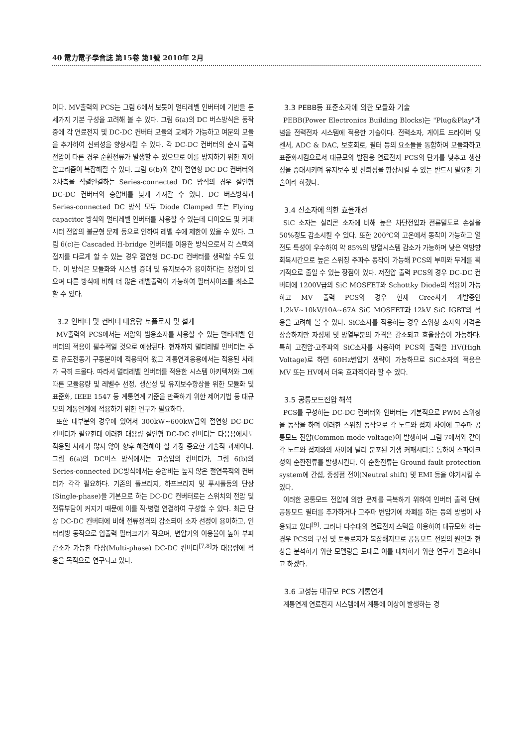40 電力電子學會誌 第15卷 第1號 2010年 2月
이다. MV출력의 PCS는 그림 6에서 보듯이 멀티레벨 인버터에 기반을 둔 세가지 기본 구성을 고려해 볼 수 있다. 그림 6(a)의 DC 버스방식은 동작 중에 각 연료전지 및 DC-DC 컨버터 모듈의 교체가 가능하고 여분의 모듈을 추가하여 신뢰성을 향상시킬 수 있다. 각 DC-DC 컨버터의 순시 출력전압이 다른 경우 순환전류가 발생할 수 있으므로 이를 방지하기 위한 제어 알고리즘이 복잡해질 수 있다. 그림 6(b)와 같이 절연형 DC-DC 컨버터의 2차측을 직렬연결하는 Series-connected DC 방식의 경우 절연형 DC-DC 컨버터의 승압비를 낮게 가져갈 수 있다. DC 버스방식과 Series-connected DC 방식 모두 Diode Clamped 또는 Flying capacitor 방식의 멀티레벨 인버터를 사용할 수 있는데 다이오드 및 커패시터 전압의 불균형 문제 등으로 인하여 레벨 수에 제한이 있을 수 있다. 그림 6(c)는 Cascaded H-bridge 인버터를 이용한 방식으로서 각 스택의 접지를 다르게 할 수 있는 경우 절연형 DC-DC 컨버터를 생략할 수도 있다. 이 방식은 모듈화와 시스템 증대 및 유지보수가 용이하다는 장점이 있으며 다른 방식에 비해 더 많은 레벨출력이 가능하여 필터사이즈를 최소로 할 수 있다.
3.2 인버터 및 컨버터 대용량 토폴로지 및 설계
MV출력의 PCS에서는 저압의 범용소자를 사용할 수 있는 멀티레벨 인버터의 적용이 필수적일 것으로 예상된다. 현재까지 멀티레벨 인버터는 주로 유도전동기 구동분야에 적용되어 왔고 계통연계응용에서는 적용된 사례가 극히 드물다. 따라서 멀티레벨 인버터를 적용한 시스템 아키텍쳐와 그에 따른 모듈용량 및 레벨수 선정, 생산성 및 유지보수향상을 위한 모듈화 및 표준화, IEEE 1547 등 계통연계 기준을 만족하기 위한 제어기법 등 대규모의 계통연계에 적용하기 위한 연구가 필요하다.
또한 대부분의 경우에 있어서 300kW~600kW급의 절연형 DC-DC 컨버터가 필요한데 이러한 대용량 절연형 DC-DC 컨버터는 타응용에서도 적용된 사례가 많지 않아 향후 해결해야 할 가장 중요한 기술적 과제이다. 그림 6(a)의 DC버스 방식에서는 고승압의 컨버터가, 그림 6(b)의 Series-connected DC방식에서는 승압비는 높지 않은 절연목적의 컨버터가 각각 필요하다. 기존의 풀브리지, 하프브리지 및 푸시풀등의 단상(Single-phase)을 기본으로 하는 DC-DC 컨버터로는 스위치의 전압 및 전류부담이 커지기 때문에 이를 직·병렬 연결하여 구성할 수 있다. 최근 단상 DC-DC 컨버터에 비해 전류정격의 감소되어 소자 선정이 용이하고, 인터리빙 동작으로 입출력 필터크기가 작으며, 변압기의 이용율이 높아 부피감소가 가능한 다상(Multi-phase) DC-DC 컨버터<sup>[7,8]</sup>가 대용량에 적용을 목적으로 연구되고 있다.
3.3 PEBB등 표준소자에 의한 모듈화 기술
PEBB(Power Electronics Building Blocks)는 "Plug&Play"개념을 전력전자 시스템에 적용한 기술이다. 전력소자, 게이트 드라이버 및 센서, ADC & DAC, 보호회로, 필터 등의 요소들을 통합하여 모듈화하고 표준화시킴으로서 대규모의 발전용 연료전지 PCS의 단가를 낮추고 생산성을 증대시키며 유지보수 및 신뢰성을 향상시킬 수 있는 반드시 필요한 기술이라 하겠다.
3.4 신소자에 의한 효율개선
SiC 소자는 실리콘 소자에 비해 높은 차단전압과 전류밀도로 손실을 50%정도 감소시킬 수 있다. 또한 200℃의 고온에서 동작이 가능하고 열전도 특성이 우수하여 약 85%의 방열시스템 감소가 가능하며 낮은 역방향회복시간으로 높은 스위칭 주파수 동작이 가능해 PCS의 부피와 무게를 획기적으로 줄일 수 있는 장점이 있다. 저전압 출력 PCS의 경우 DC-DC 컨버터에 1200V급의 SiC MOSFET와 Schottky Diode의 적용이 가능하고 MV 출력 PCS의 경우 현재 Cree사가 개발중인 1.2kV~10kV/10A~67A SiC MOSFET과 12kV SiC IGBT의 적용을 고려해 볼 수 있다. SiC소자를 적용하는 경우 스위칭 소자의 가격은 상승하지만 자성체 및 방열부분의 가격은 감소되고 효율상승이 가능하다. 특히 고전압·고주파의 SiC소자를 사용하여 PCS의 출력을 HV(High Voltage)로 하면 60Hz변압기 생략이 가능하므로 SiC소자의 적용은 MV 또는 HV에서 더욱 효과적이라 할 수 있다.
3.5 공통모드전압 해석
PCS를 구성하는 DC-DC 컨버터와 인버터는 기본적으로 PWM 스위칭을 동작을 하며 이러한 스위칭 동작으로 각 노드와 접지 사이에 고주파 공통모드 전압(Common mode voltage)이 발생하며 그림 7에서와 같이 각 노드와 접지와의 사이에 널리 분포된 기생 커패시터를 통하여 스파이크성의 순환전류를 발생시킨다. 이 순환전류는 Ground fault protection system에 간섭, 중성점 전이(Neutral shift) 및 EMI 등을 야기시킬 수 있다.
이러한 공통모드 전압에 의한 문제를 극복하기 위하여 인버터 출력 단에 공통모드 필터를 추가하거나 고주파 변압기에 차폐를 하는 등의 방법이 사용되고 있다<sup>[9]</sup>. 그러나 다수대의 연료전지 스택을 이용하여 대규모화 하는 경우 PCS의 구성 및 토폴로지가 복잡해지므로 공통모드 전압의 원인과 현상을 분석하기 위한 모델링을 토대로 이를 대처하기 위한 연구가 필요하다고 하겠다.
3.6 고성능 대규모 PCS 계통연계
계통연계 연료전지 시스템에서 계통에 이상이 발생하는 경